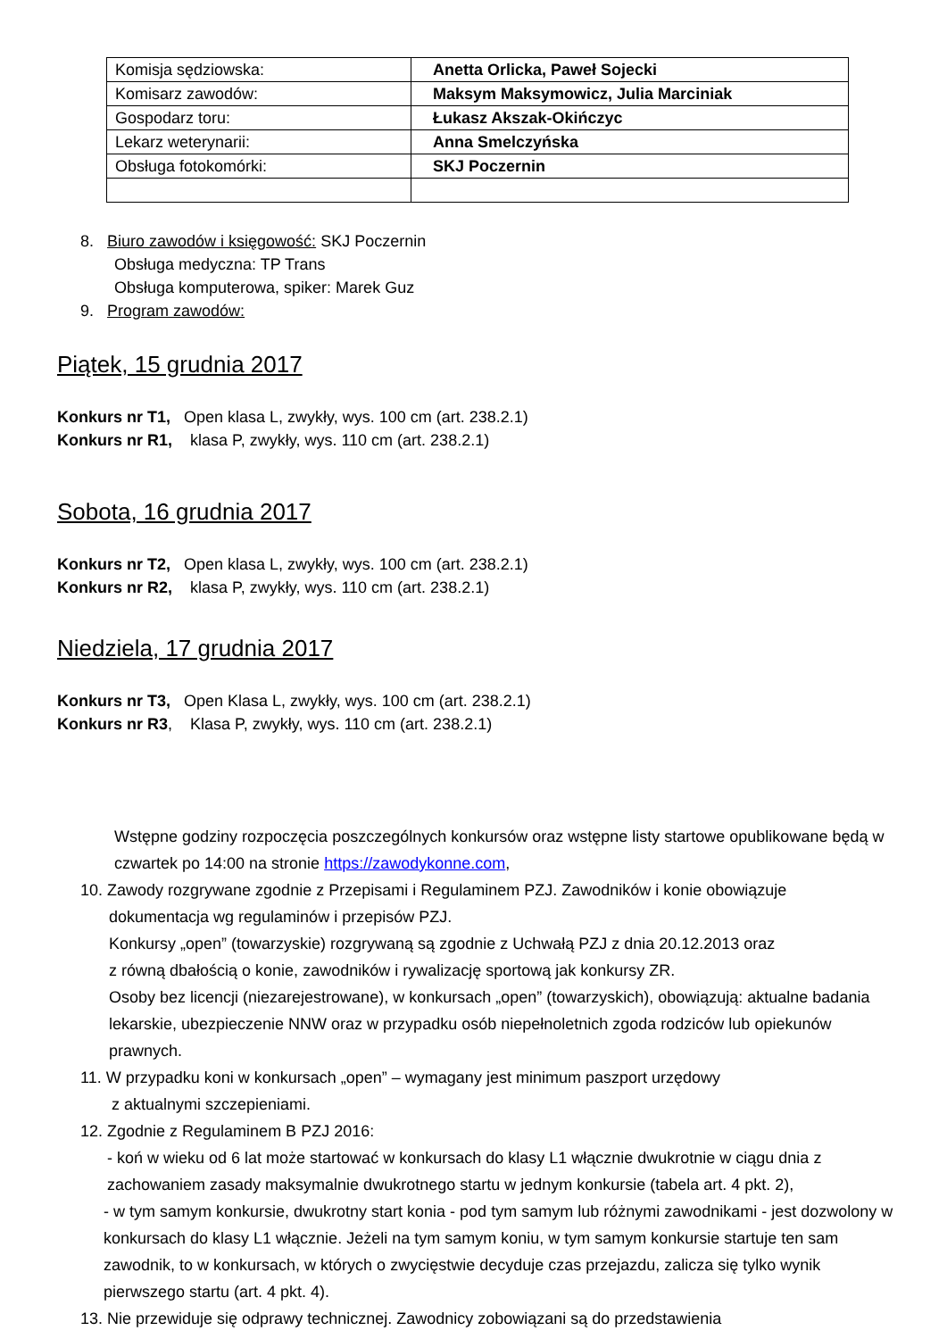| Komisja sędziowska: | Anetta Orlicka, Paweł Sojecki |
| Komisarz zawodów: | Maksym Maksymowicz, Julia Marciniak |
| Gospodarz toru: | Łukasz Akszak-Okińczyc |
| Lekarz weterynarii: | Anna Smelczyńska |
| Obsługa fotokomórki: | SKJ Poczernin |
8. Biuro zawodów i księgowość: SKJ Poczernin
Obsługa medyczna: TP Trans
Obsługa komputerowa, spiker: Marek Guz
9. Program zawodów:
Piątek, 15 grudnia 2017
Konkurs nr T1, Open klasa L, zwykły, wys. 100 cm (art. 238.2.1)
Konkurs nr R1, klasa P, zwykły, wys. 110 cm (art. 238.2.1)
Sobota, 16 grudnia 2017
Konkurs nr T2, Open klasa L, zwykły, wys. 100 cm (art. 238.2.1)
Konkurs nr R2, klasa P, zwykły, wys. 110 cm (art. 238.2.1)
Niedziela, 17 grudnia 2017
Konkurs nr T3, Open Klasa L, zwykły, wys. 100 cm (art. 238.2.1)
Konkurs nr R3, Klasa P, zwykły, wys. 110 cm (art. 238.2.1)
Wstępne godziny rozpoczęcia poszczególnych konkursów oraz wstępne listy startowe opublikowane będą w czwartek po 14:00 na stronie https://zawodykonne.com,
10. Zawody rozgrywane zgodnie z Przepisami i Regulaminem PZJ. Zawodników i konie obowiązuje
dokumentacja wg regulaminów i przepisów PZJ.
Konkursy „open” (towarzyskie) rozgrywaną są zgodnie z Uchwałą PZJ z dnia 20.12.2013 oraz
z równą dbałością o konie, zawodników i rywalizację sportową jak konkursy ZR.
Osoby bez licencji (niezarejestrowane), w konkursach „open” (towarzyskich), obowiązują: aktualne badania lekarskie, ubezpieczenie NNW oraz w przypadku osób niepełnoletnich zgoda rodziców lub opiekunów prawnych.
11. W przypadku koni w konkursach „open” – wymagany jest minimum paszport urzędowy
z aktualnymi szczepieniami.
12. Zgodnie z Regulaminem B PZJ 2016:
- koń w wieku od 6 lat może startować w konkursach do klasy L1 włącznie dwukrotnie w ciągu dnia z zachowaniem zasady maksymalnie dwukrotnego startu w jednym konkursie (tabela art. 4 pkt. 2),
- w tym samym konkursie, dwukrotny start konia - pod tym samym lub różnymi zawodnikami - jest dozwolony w konkursach do klasy L1 włącznie. Jeżeli na tym samym koniu, w tym samym konkursie startuje ten sam zawodnik, to w konkursach, w których o zwycięstwie decyduje czas przejazdu, zalicza się tylko wynik pierwszego startu (art. 4 pkt. 4).
13. Nie przewiduje się odprawy technicznej. Zawodnicy zobowiązani są do przedstawienia